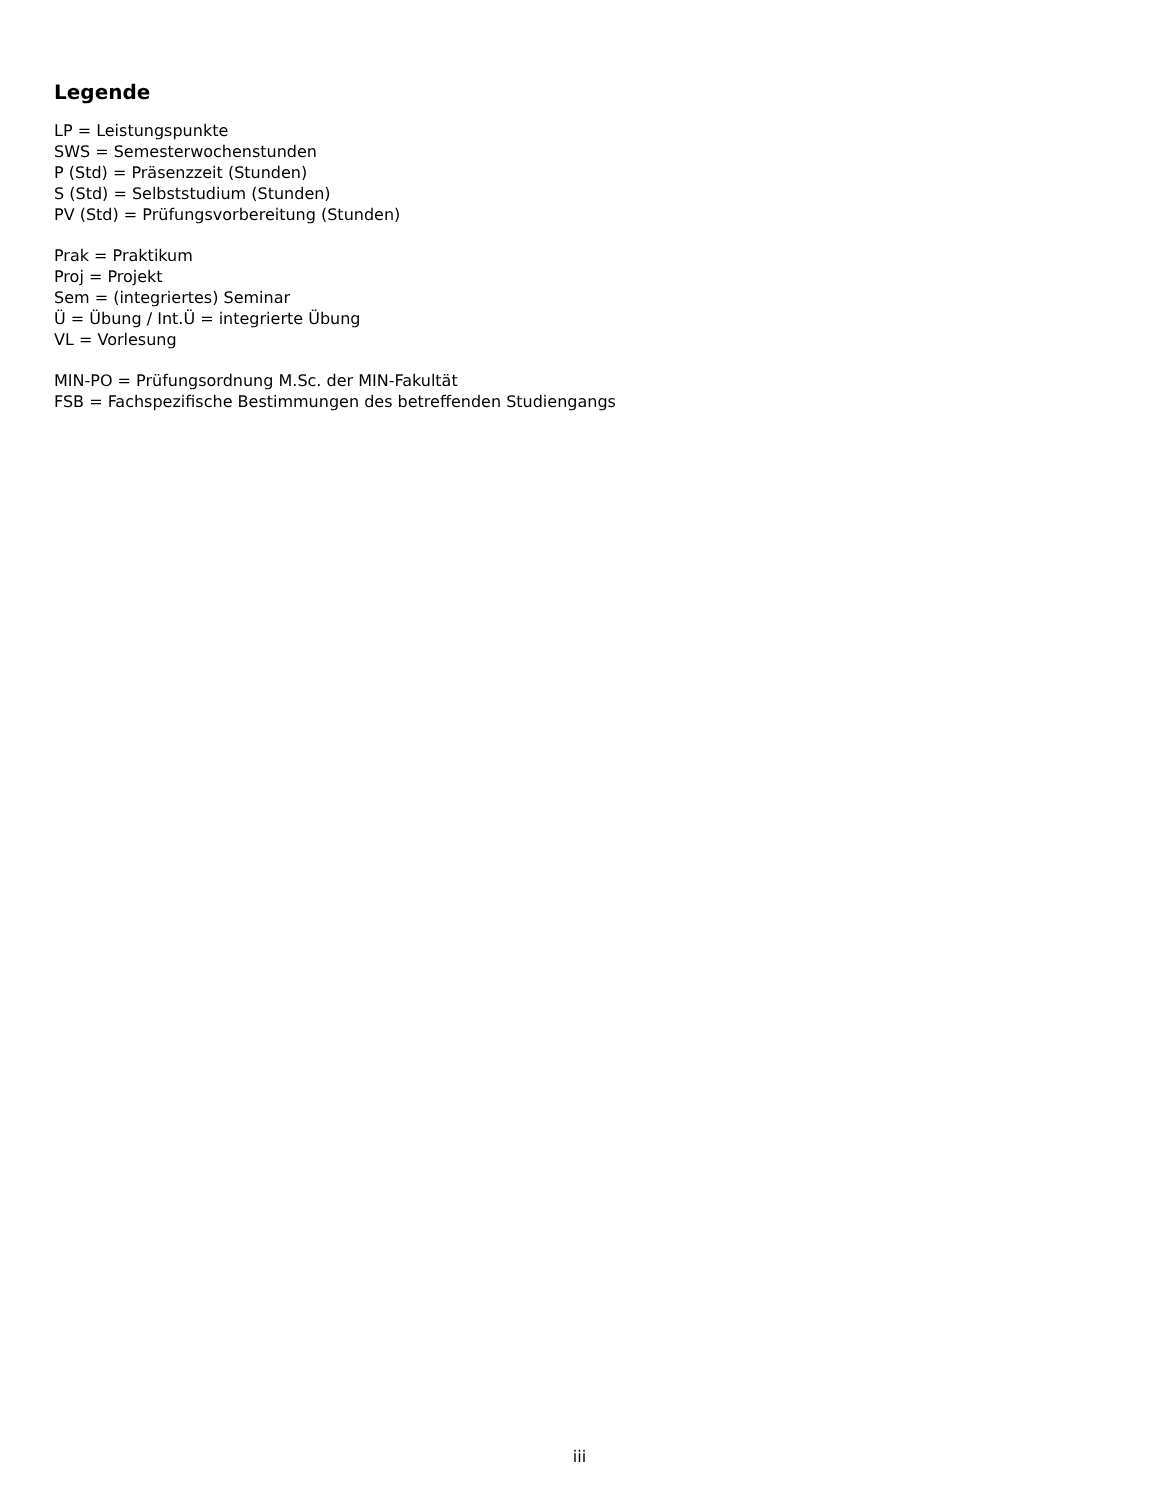Legende
LP = Leistungspunkte
SWS = Semesterwochenstunden
P (Std) = Präsenzzeit (Stunden)
S (Std) = Selbststudium (Stunden)
PV (Std) = Prüfungsvorbereitung (Stunden)
Prak = Praktikum
Proj = Projekt
Sem = (integriertes) Seminar
Ü = Übung / Int.Ü = integrierte Übung
VL = Vorlesung
MIN-PO = Prüfungsordnung M.Sc. der MIN-Fakultät
FSB = Fachspezifische Bestimmungen des betreffenden Studiengangs
iii